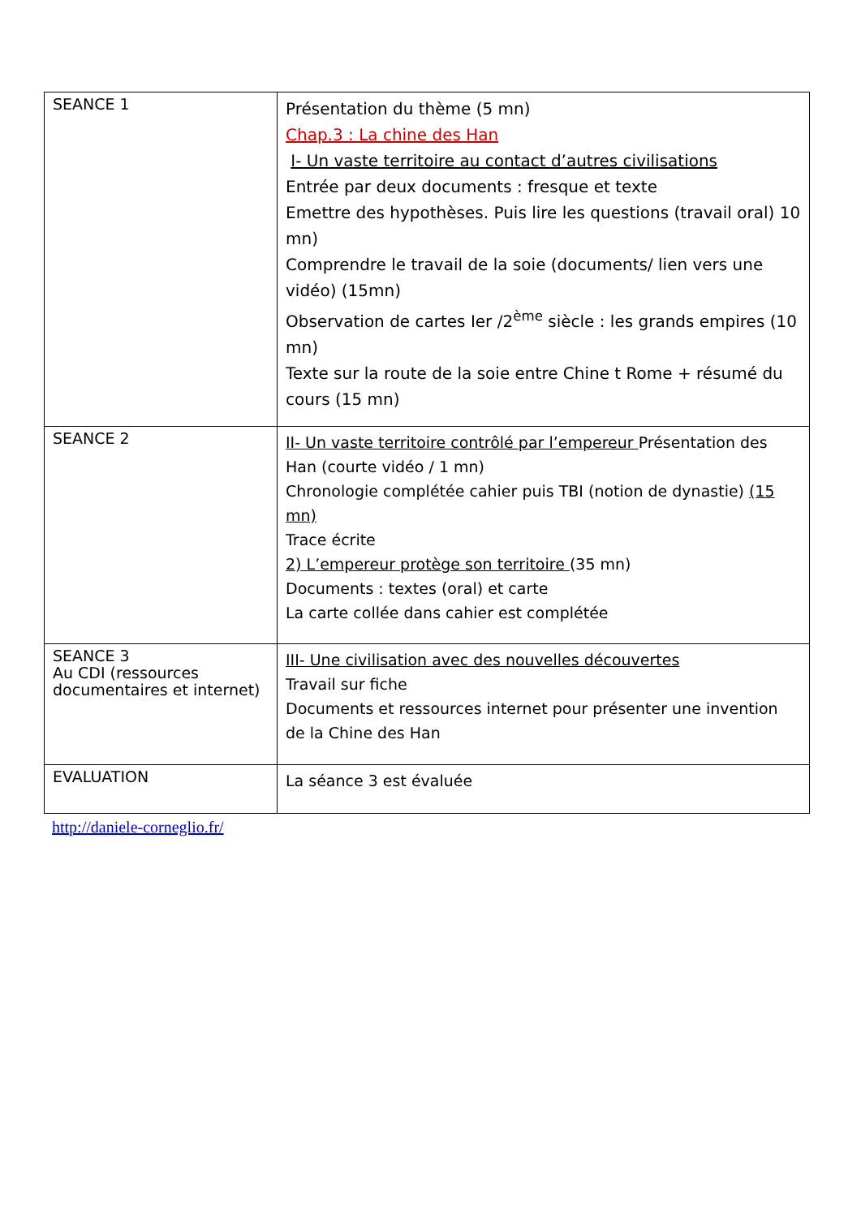| SEANCE 1 | Présentation du thème (5 mn) Chap.3 : La chine des Han I- Un vaste territoire au contact d’autres civilisations Entrée par deux documents : fresque et texte Emettre des hypothèses. Puis lire les questions (travail oral) 10 mn) Comprendre le travail de la soie (documents/ lien vers une vidéo) (15mn) Observation de cartes Ier /2<sup>ème</sup> siècle : les grands empires (10 mn) Texte sur la route de la soie entre Chine t Rome + résumé du cours (15 mn) |
| SEANCE 2 | II- Un vaste territoire contrôlé par l’empereur Présentation des Han (courte vidéo / 1 mn) Chronologie complétée cahier puis TBI (notion de dynastie) (15 mn) Trace écrite 2) L’empereur protège son territoire (35 mn) Documents : textes (oral) et carte La carte collée dans cahier est complétée |
| SEANCE 3 Au CDI (ressources documentaires et internet) | III- Une civilisation avec des nouvelles découvertes Travail sur fiche Documents et ressources internet pour présenter une invention de la Chine des Han |
| EVALUATION | La séance 3 est évaluée |
http://daniele-corneglio.fr/